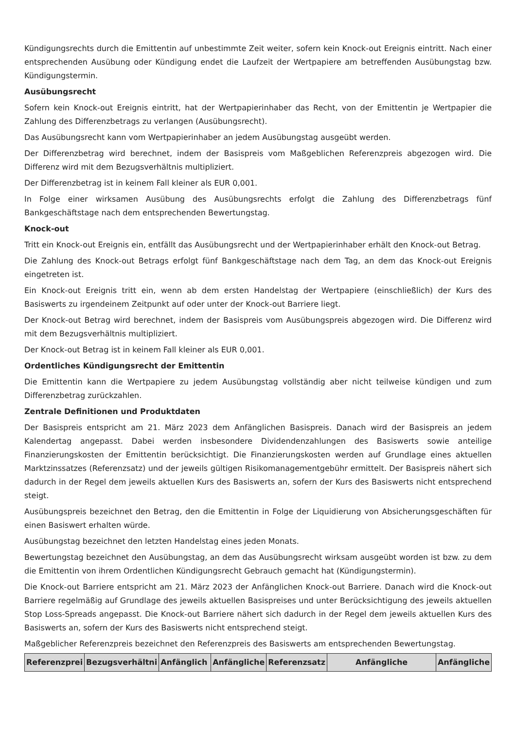Kündigungsrechts durch die Emittentin auf unbestimmte Zeit weiter, sofern kein Knock-out Ereignis eintritt. Nach einer entsprechenden Ausübung oder Kündigung endet die Laufzeit der Wertpapiere am betreffenden Ausübungstag bzw. Kündigungstermin.
Ausübungsrecht
Sofern kein Knock-out Ereignis eintritt, hat der Wertpapierinhaber das Recht, von der Emittentin je Wertpapier die Zahlung des Differenzbetrags zu verlangen (Ausübungsrecht).
Das Ausübungsrecht kann vom Wertpapierinhaber an jedem Ausübungstag ausgeübt werden.
Der Differenzbetrag wird berechnet, indem der Basispreis vom Maßgeblichen Referenzpreis abgezogen wird. Die Differenz wird mit dem Bezugsverhältnis multipliziert.
Der Differenzbetrag ist in keinem Fall kleiner als EUR 0,001.
In Folge einer wirksamen Ausübung des Ausübungsrechts erfolgt die Zahlung des Differenzbetrags fünf Bankgeschäftstage nach dem entsprechenden Bewertungstag.
Knock-out
Tritt ein Knock-out Ereignis ein, entfällt das Ausübungsrecht und der Wertpapierinhaber erhält den Knock-out Betrag.
Die Zahlung des Knock-out Betrags erfolgt fünf Bankgeschäftstage nach dem Tag, an dem das Knock-out Ereignis eingetreten ist.
Ein Knock-out Ereignis tritt ein, wenn ab dem ersten Handelstag der Wertpapiere (einschließlich) der Kurs des Basiswerts zu irgendeinem Zeitpunkt auf oder unter der Knock-out Barriere liegt.
Der Knock-out Betrag wird berechnet, indem der Basispreis vom Ausübungspreis abgezogen wird. Die Differenz wird mit dem Bezugsverhältnis multipliziert.
Der Knock-out Betrag ist in keinem Fall kleiner als EUR 0,001.
Ordentliches Kündigungsrecht der Emittentin
Die Emittentin kann die Wertpapiere zu jedem Ausübungstag vollständig aber nicht teilweise kündigen und zum Differenzbetrag zurückzahlen.
Zentrale Definitionen und Produktdaten
Der Basispreis entspricht am 21. März 2023 dem Anfänglichen Basispreis. Danach wird der Basispreis an jedem Kalendertag angepasst. Dabei werden insbesondere Dividendenzahlungen des Basiswerts sowie anteilige Finanzierungskosten der Emittentin berücksichtigt. Die Finanzierungskosten werden auf Grundlage eines aktuellen Marktzinssatzes (Referenzsatz) und der jeweils gültigen Risikomanagementgebühr ermittelt. Der Basispreis nähert sich dadurch in der Regel dem jeweils aktuellen Kurs des Basiswerts an, sofern der Kurs des Basiswerts nicht entsprechend steigt.
Ausübungspreis bezeichnet den Betrag, den die Emittentin in Folge der Liquidierung von Absicherungsgeschäften für einen Basiswert erhalten würde.
Ausübungstag bezeichnet den letzten Handelstag eines jeden Monats.
Bewertungstag bezeichnet den Ausübungstag, an dem das Ausübungsrecht wirksam ausgeübt worden ist bzw. zu dem die Emittentin von ihrem Ordentlichen Kündigungsrecht Gebrauch gemacht hat (Kündigungstermin).
Die Knock-out Barriere entspricht am 21. März 2023 der Anfänglichen Knock-out Barriere. Danach wird die Knock-out Barriere regelmäßig auf Grundlage des jeweils aktuellen Basispreises und unter Berücksichtigung des jeweils aktuellen Stop Loss-Spreads angepasst. Die Knock-out Barriere nähert sich dadurch in der Regel dem jeweils aktuellen Kurs des Basiswerts an, sofern der Kurs des Basiswerts nicht entsprechend steigt.
Maßgeblicher Referenzpreis bezeichnet den Referenzpreis des Basiswerts am entsprechenden Bewertungstag.
| Referenzprei | Bezugsverhältni | Anfänglich | Anfängliche | Referenzsatz | Anfängliche | Anfängliche |
| --- | --- | --- | --- | --- | --- | --- |